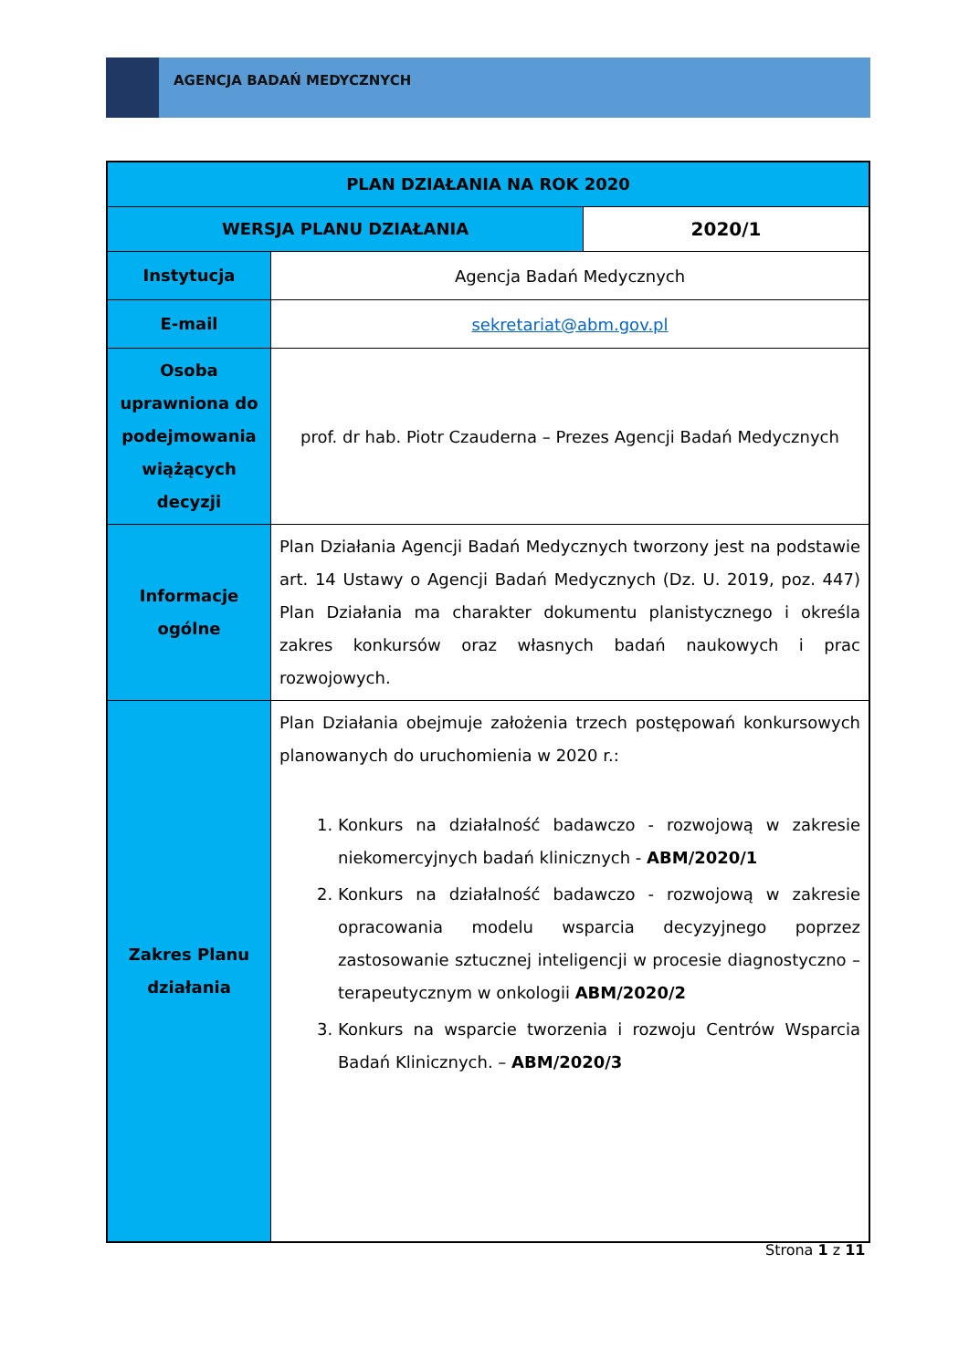AGENCJA BADAŃ MEDYCZNYCH
| PLAN DZIAŁANIA NA ROK 2020 | | |
| --- | --- | --- |
| WERSJA PLANU DZIAŁANIA | | 2020/1 |
| Instytucja | Agencja Badań Medycznych | |
| E-mail | sekretariat@abm.gov.pl | |
| Osoba uprawniona do podejmowania wiążących decyzji | prof. dr hab. Piotr Czauderna – Prezes Agencji Badań Medycznych | |
| Informacje ogólne | Plan Działania Agencji Badań Medycznych tworzony jest na podstawie art. 14 Ustawy o Agencji Badań Medycznych (Dz. U. 2019, poz. 447) Plan Działania ma charakter dokumentu planistycznego i określa zakres konkursów oraz własnych badań naukowych i prac rozwojowych. | |
| Zakres Planu działania | Plan Działania obejmuje założenia trzech postępowań konkursowych planowanych do uruchomienia w 2020 r.: 1. Konkurs na działalność badawczo - rozwojową w zakresie niekomercyjnych badań klinicznych - ABM/2020/1 2. Konkurs na działalność badawczo - rozwojową w zakresie opracowania modelu wsparcia decyzyjnego poprzez zastosowanie sztucznej inteligencji w procesie diagnostyczno – terapeutycznym w onkologii ABM/2020/2 3. Konkurs na wsparcie tworzenia i rozwoju Centrów Wsparcia Badań Klinicznych. – ABM/2020/3 | |
Strona 1 z 11